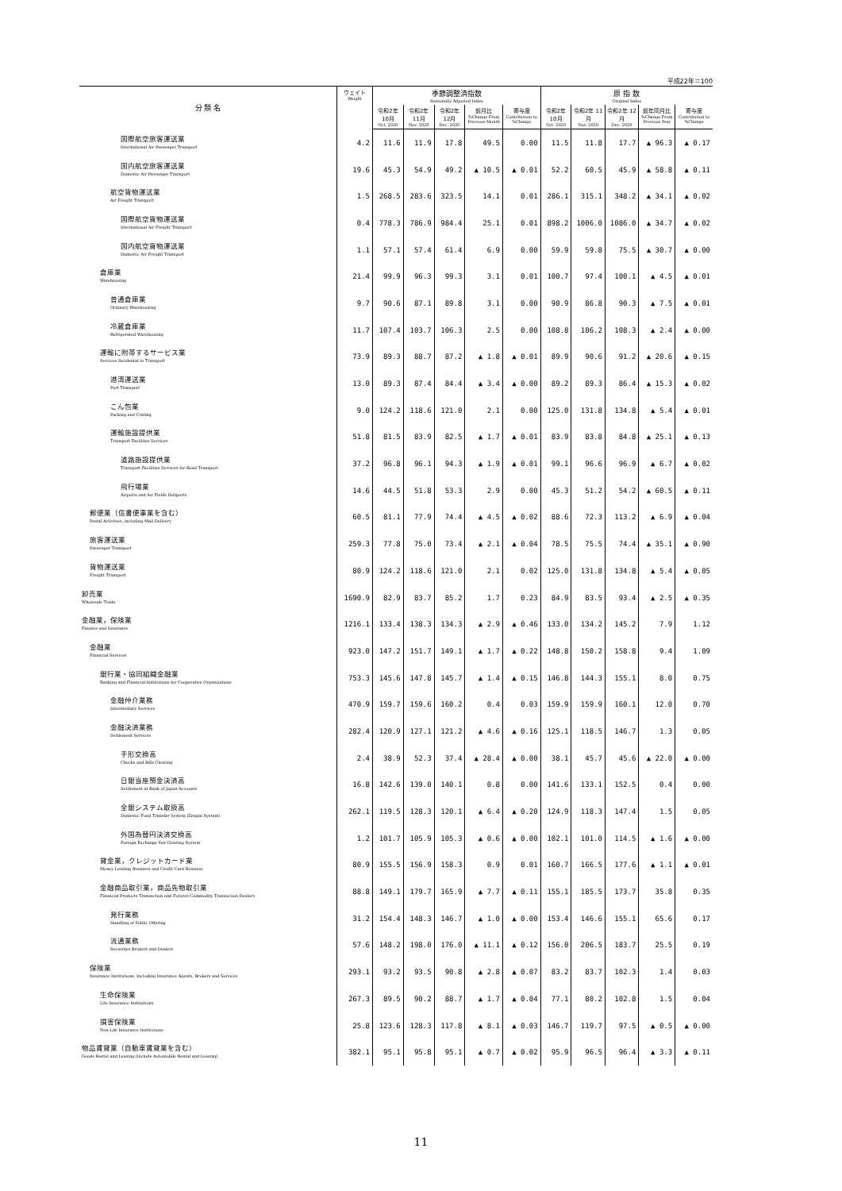平成22年＝100
| 分 類 名 | ウェイト Weight | 季節調整済指数 Seasonally Adjusted Index | | | | | 原 指 数 Original Index | | | | |
| --- | --- | --- | --- | --- | --- | --- | --- | --- | --- | --- | --- |
| | | 令和2年 10月 Oct. 2020 | 令和2年 11月 Nov. 2020 | 令和2年 12月 Dec. 2020 | 前月比 %Change From Previous Month | 寄与度 Contribution to %Change | 令和2年 10月 Oct. 2020 | 令和2年 11月 Nov. 2020 | 令和2年 12月 Dec. 2020 | 前年同月比 %Change From Previous Year | 寄与度 Contribution to %Change |
| 国際航空旅客運送業 International Air Passenger Transport | 4.2 | 11.6 | 11.9 | 17.8 | 49.5 | 0.00 | 11.5 | 11.8 | 17.7 | ▲ 96.3 | ▲ 0.17 |
| 国内航空旅客運送業 Domestic Air Passenger Transport | 19.6 | 45.3 | 54.9 | 49.2 | ▲ 10.5 | ▲ 0.01 | 52.2 | 60.5 | 45.9 | ▲ 58.8 | ▲ 0.11 |
| 航空貨物運送業 Air Freight Transport | 1.5 | 268.5 | 283.6 | 323.5 | 14.1 | 0.01 | 286.1 | 315.1 | 348.2 | ▲ 34.1 | ▲ 0.02 |
| 国際航空貨物運送業 International Air Freight Transport | 0.4 | 778.3 | 786.9 | 984.4 | 25.1 | 0.01 | 898.2 | 1006.0 | 1086.0 | ▲ 34.7 | ▲ 0.02 |
| 国内航空貨物運送業 Domestic Air Freight Transport | 1.1 | 57.1 | 57.4 | 61.4 | 6.9 | 0.00 | 59.9 | 59.8 | 75.5 | ▲ 30.7 | ▲ 0.00 |
| 倉庫業 Warehousing | 21.4 | 99.9 | 96.3 | 99.3 | 3.1 | 0.01 | 100.7 | 97.4 | 100.1 | ▲ 4.5 | ▲ 0.01 |
| 普通倉庫業 Ordinary Warehousing | 9.7 | 90.6 | 87.1 | 89.8 | 3.1 | 0.00 | 90.9 | 86.8 | 90.3 | ▲ 7.5 | ▲ 0.01 |
| 冷蔵倉庫業 Refrigerated Warehousing | 11.7 | 107.4 | 103.7 | 106.3 | 2.5 | 0.00 | 108.8 | 106.2 | 108.3 | ▲ 2.4 | ▲ 0.00 |
| 運輸に附帯するサービス業 Services Incidental to Transport | 73.9 | 89.3 | 88.7 | 87.2 | ▲ 1.8 | ▲ 0.01 | 89.9 | 90.6 | 91.2 | ▲ 20.6 | ▲ 0.15 |
| 港湾運送業 Port Transport | 13.0 | 89.3 | 87.4 | 84.4 | ▲ 3.4 | ▲ 0.00 | 89.2 | 89.3 | 86.4 | ▲ 15.3 | ▲ 0.02 |
| こん包業 Packing and Crating | 9.0 | 124.2 | 118.6 | 121.0 | 2.1 | 0.00 | 125.0 | 131.8 | 134.8 | ▲ 5.4 | ▲ 0.01 |
| 運輸施設提供業 Transport Facilities Services | 51.8 | 81.5 | 83.9 | 82.5 | ▲ 1.7 | ▲ 0.01 | 83.9 | 83.8 | 84.8 | ▲ 25.1 | ▲ 0.13 |
| 道路施設提供業 Transport Facilities Services for Road Transport | 37.2 | 96.8 | 96.1 | 94.3 | ▲ 1.9 | ▲ 0.01 | 99.1 | 96.6 | 96.9 | ▲ 6.7 | ▲ 0.02 |
| 飛行場業 Airports and Air Fields Heliports | 14.6 | 44.5 | 51.8 | 53.3 | 2.9 | 0.00 | 45.3 | 51.2 | 54.2 | ▲ 60.5 | ▲ 0.11 |
| 郵便業（信書便事業を含む） Postal Activities, including Mail Delivery | 60.5 | 81.1 | 77.9 | 74.4 | ▲ 4.5 | ▲ 0.02 | 88.6 | 72.3 | 113.2 | ▲ 6.9 | ▲ 0.04 |
| 旅客運送業 Passenger Transport | 259.3 | 77.8 | 75.0 | 73.4 | ▲ 2.1 | ▲ 0.04 | 78.5 | 75.5 | 74.4 | ▲ 35.1 | ▲ 0.90 |
| 貨物運送業 Freight Transport | 80.9 | 124.2 | 118.6 | 121.0 | 2.1 | 0.02 | 125.0 | 131.8 | 134.8 | ▲ 5.4 | ▲ 0.05 |
| 卸売業 Wholesale Trade | 1690.9 | 82.9 | 83.7 | 85.2 | 1.7 | 0.23 | 84.9 | 83.5 | 93.4 | ▲ 2.5 | ▲ 0.35 |
| 金融業，保険業 Finance and Insurance | 1216.1 | 133.4 | 138.3 | 134.3 | ▲ 2.9 | ▲ 0.46 | 133.0 | 134.2 | 145.2 | 7.9 | 1.12 |
| 金融業 Financial Services | 923.0 | 147.2 | 151.7 | 149.1 | ▲ 1.7 | ▲ 0.22 | 148.8 | 150.2 | 158.8 | 9.4 | 1.09 |
| 銀行業・協同組織金融業 Banking and Financial Institutions for Cooperative Organizations | 753.3 | 145.6 | 147.8 | 145.7 | ▲ 1.4 | ▲ 0.15 | 146.8 | 144.3 | 155.1 | 8.0 | 0.75 |
| 金融仲介業務 Intermediary Services | 470.9 | 159.7 | 159.6 | 160.2 | 0.4 | 0.03 | 159.9 | 159.9 | 160.1 | 12.0 | 0.70 |
| 金融決済業務 Settlement Services | 282.4 | 120.9 | 127.1 | 121.2 | ▲ 4.6 | ▲ 0.16 | 125.1 | 118.5 | 146.7 | 1.3 | 0.05 |
| 手形交換高 Checks and Bills Clearing | 2.4 | 38.9 | 52.3 | 37.4 | ▲ 28.4 | ▲ 0.00 | 38.1 | 45.7 | 45.6 | ▲ 22.0 | ▲ 0.00 |
| 日銀当座預金決済高 Settlement at Bank of Japan Accounts | 16.8 | 142.6 | 139.0 | 140.1 | 0.8 | 0.00 | 141.6 | 133.1 | 152.5 | 0.4 | 0.00 |
| 全銀システム取扱高 Domestic Fund Transfer System (Zengin System) | 262.1 | 119.5 | 128.3 | 120.1 | ▲ 6.4 | ▲ 0.20 | 124.9 | 118.3 | 147.4 | 1.5 | 0.05 |
| 外国為替円決済交換高 Foreign Exchange Yen Clearing System | 1.2 | 101.7 | 105.9 | 105.3 | ▲ 0.6 | ▲ 0.00 | 102.1 | 101.0 | 114.5 | ▲ 1.6 | ▲ 0.00 |
| 貸金業，クレジットカード業 Money Lending Business and Credit Card Business | 80.9 | 155.5 | 156.9 | 158.3 | 0.9 | 0.01 | 160.7 | 166.5 | 177.6 | ▲ 1.1 | ▲ 0.01 |
| 金融商品取引業，商品先物取引業 Financial Products Transaction and Futures Commodity Transaction Dealers | 88.8 | 149.1 | 179.7 | 165.9 | ▲ 7.7 | ▲ 0.11 | 155.1 | 185.5 | 173.7 | 35.8 | 0.35 |
| 発行業務 Handling of Public Offering | 31.2 | 154.4 | 148.3 | 146.7 | ▲ 1.0 | ▲ 0.00 | 153.4 | 146.6 | 155.1 | 65.6 | 0.17 |
| 流通業務 Securities Brokers and Dealers | 57.6 | 148.2 | 198.0 | 176.0 | ▲ 11.1 | ▲ 0.12 | 156.0 | 206.5 | 183.7 | 25.5 | 0.19 |
| 保険業 Insurance Institutions, Including Insurance Agents, Brokers and Services | 293.1 | 93.2 | 93.5 | 90.8 | ▲ 2.8 | ▲ 0.07 | 83.2 | 83.7 | 102.3 | 1.4 | 0.03 |
| 生命保険業 Life Insurance Institutions | 267.3 | 89.5 | 90.2 | 88.7 | ▲ 1.7 | ▲ 0.04 | 77.1 | 80.2 | 102.8 | 1.5 | 0.04 |
| 損害保険業 Non-Life Insurance Institutions | 25.8 | 123.6 | 128.3 | 117.8 | ▲ 8.1 | ▲ 0.03 | 146.7 | 119.7 | 97.5 | ▲ 0.5 | ▲ 0.00 |
| 物品賃貸業（自動車賃貸業を含む） Goods Rental and Leasing (include Automobile Rental and Leasing) | 382.1 | 95.1 | 95.8 | 95.1 | ▲ 0.7 | ▲ 0.02 | 95.9 | 96.5 | 96.4 | ▲ 3.3 | ▲ 0.11 |
11